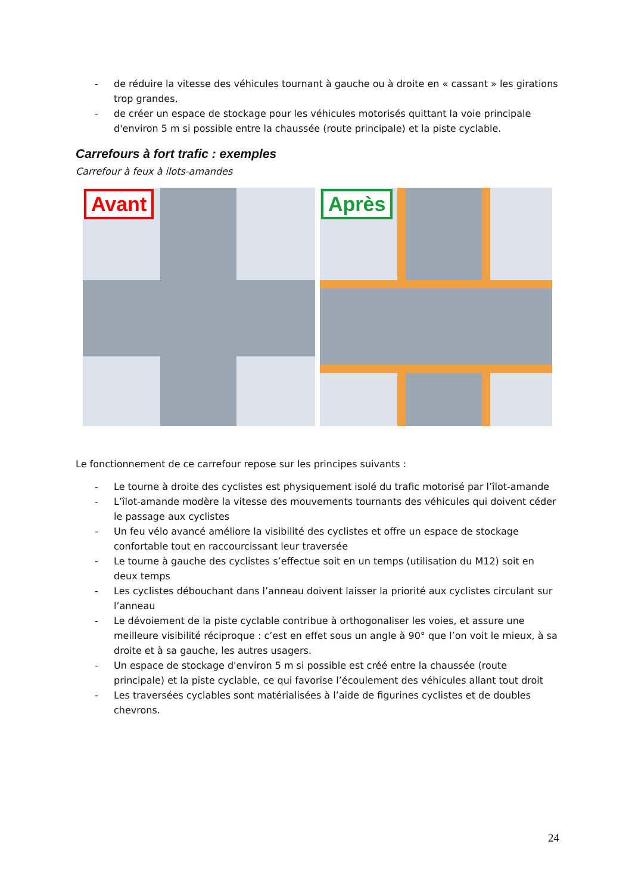- de réduire la vitesse des véhicules tournant à gauche ou à droite en « cassant » les girations trop grandes,
- de créer un espace de stockage pour les véhicules motorisés quittant la voie principale d'environ 5 m si possible entre la chaussée (route principale) et la piste cyclable.
Carrefours à fort trafic : exemples
Carrefour à feux à ilots-amandes
Avant
Après
Le fonctionnement de ce carrefour repose sur les principes suivants :
- Le tourne à droite des cyclistes est physiquement isolé du trafic motorisé par l’îlot-amande
- L’îlot-amande modère la vitesse des mouvements tournants des véhicules qui doivent céder le passage aux cyclistes
- Un feu vélo avancé améliore la visibilité des cyclistes et offre un espace de stockage confortable tout en raccourcissant leur traversée
- Le tourne à gauche des cyclistes s’effectue soit en un temps (utilisation du M12) soit en deux temps
- Les cyclistes débouchant dans l’anneau doivent laisser la priorité aux cyclistes circulant sur l’anneau
- Le dévoiement de la piste cyclable contribue à orthogonaliser les voies, et assure une meilleure visibilité réciproque : c’est en effet sous un angle à 90° que l’on voit le mieux, à sa droite et à sa gauche, les autres usagers.
- Un espace de stockage d'environ 5 m si possible est créé entre la chaussée (route principale) et la piste cyclable, ce qui favorise l’écoulement des véhicules allant tout droit
- Les traversées cyclables sont matérialisées à l’aide de figurines cyclistes et de doubles chevrons.
24